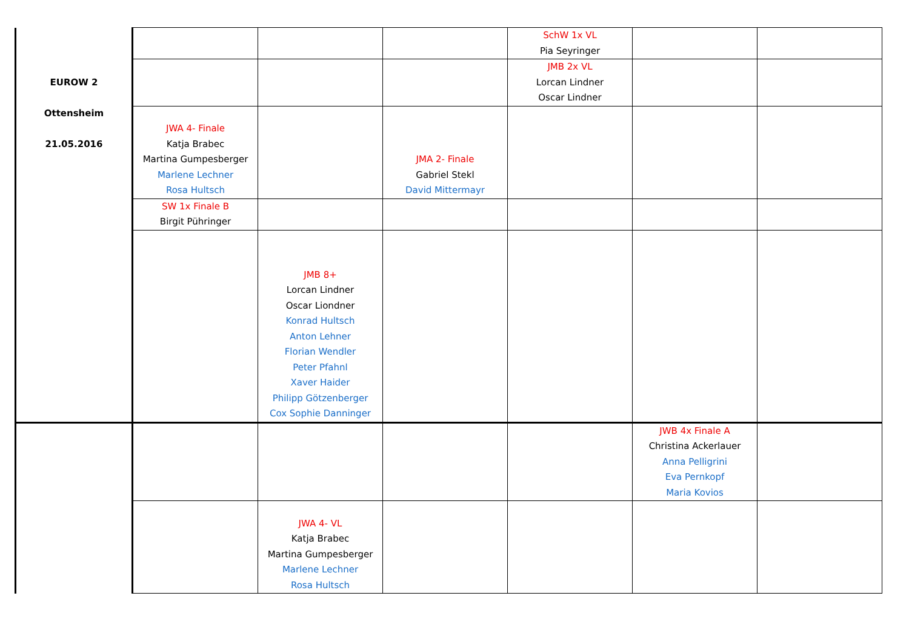| EUROW 2 Ottensheim 21.05.2016 | | | | SchW 1x VL Pia Seyringer | | |
| | | | | JMB 2x VL Lorcan Lindner Oscar Lindner | | |
| | JWA 4- Finale Katja Brabec Martina Gumpesberger Marlene Lechner Rosa Hultsch | | JMA 2- Finale Gabriel Stekl David Mittermayr | | | |
| | SW 1x Finale B Birgit Pühringer | | | | | |
| | | JMB 8+ Lorcan Lindner Oscar Liondner Konrad Hultsch Anton Lehner Florian Wendler Peter Pfahnl Xaver Haider Philipp Götzenberger Cox Sophie Danninger | | | | |
| | | | | | JWB 4x Finale A Christina Ackerlauer Anna Pelligrini Eva Pernkopf Maria Kovios | |
| | | JWA 4- VL Katja Brabec Martina Gumpesberger Marlene Lechner Rosa Hultsch | | | | |